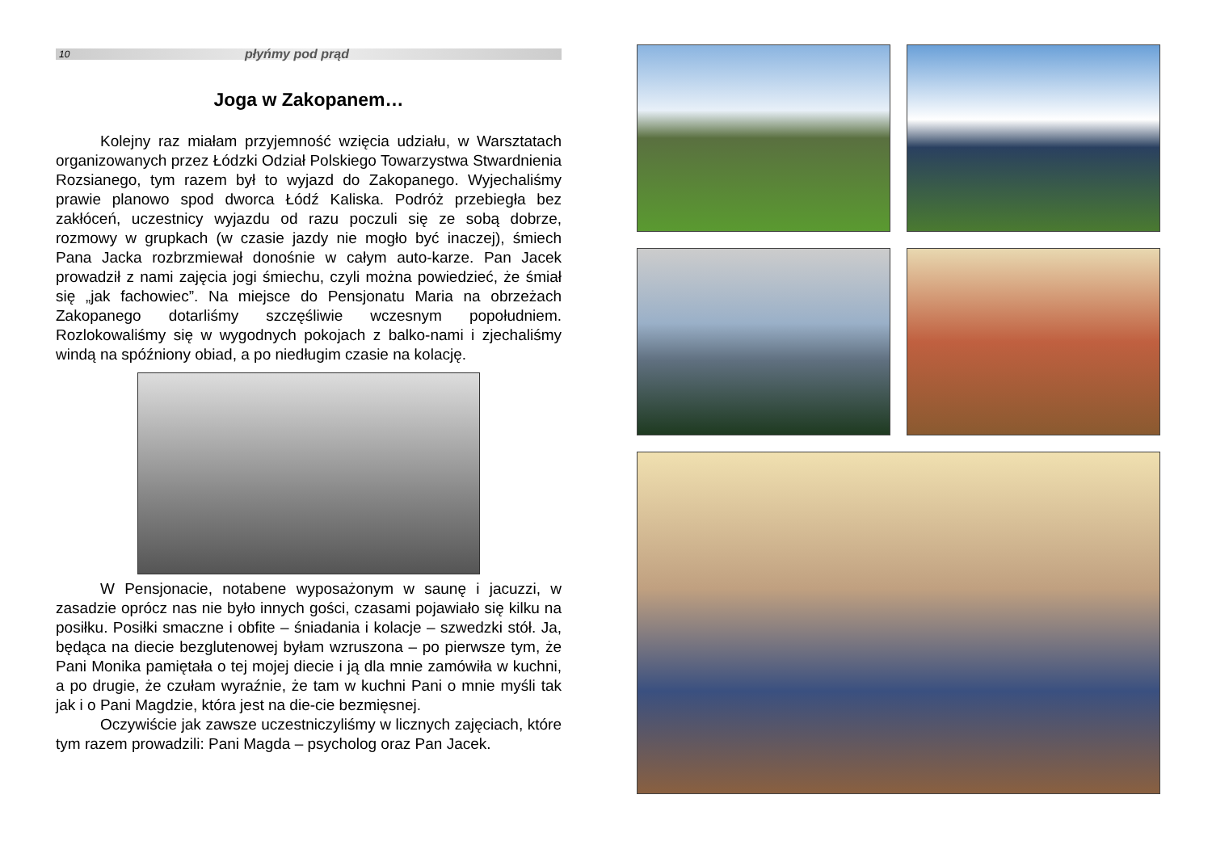10 płyńmy pod prąd
Joga w Zakopanem…
Kolejny raz miałam przyjemność wzięcia udziału, w Warsztatach organizowanych przez Łódzki Odział Polskiego Towarzystwa Stwardnienia Rozsianego, tym razem był to wyjazd do Zakopanego. Wyjechaliśmy prawie planowo spod dworca Łódź Kaliska. Podróż przebiegła bez zakłóceń, uczestnicy wyjazdu od razu poczuli się ze sobą dobrze, rozmowy w grupkach (w czasie jazdy nie mogło być inaczej), śmiech Pana Jacka rozbrzmiewał donośnie w całym auto-karze. Pan Jacek prowadził z nami zajęcia jogi śmiechu, czyli można powiedzieć, że śmiał się „jak fachowiec”. Na miejsce do Pensjonatu Maria na obrzeżach Zakopanego dotarliśmy szczęśliwie wczesnym popołudniem. Rozlokowaliśmy się w wygodnych pokojach z balko-nami i zjechaliśmy windą na spóźniony obiad, a po niedługim czasie na kolację.
W Pensjonacie, notabene wyposażonym w saunę i jacuzzi, w zasadzie oprócz nas nie było innych gości, czasami pojawiało się kilku na posiłku. Posiłki smaczne i obfite – śniadania i kolacje – szwedzki stół. Ja, będąca na diecie bezglutenowej byłam wzruszona – po pierwsze tym, że Pani Monika pamiętała o tej mojej diecie i ją dla mnie zamówiła w kuchni, a po drugie, że czułam wyraźnie, że tam w kuchni Pani o mnie myśli tak jak i o Pani Magdzie, która jest na die-cie bezmięsnej.
Oczywiście jak zawsze uczestniczyliśmy w licznych zajęciach, które tym razem prowadzili: Pani Magda – psycholog oraz Pan Jacek.